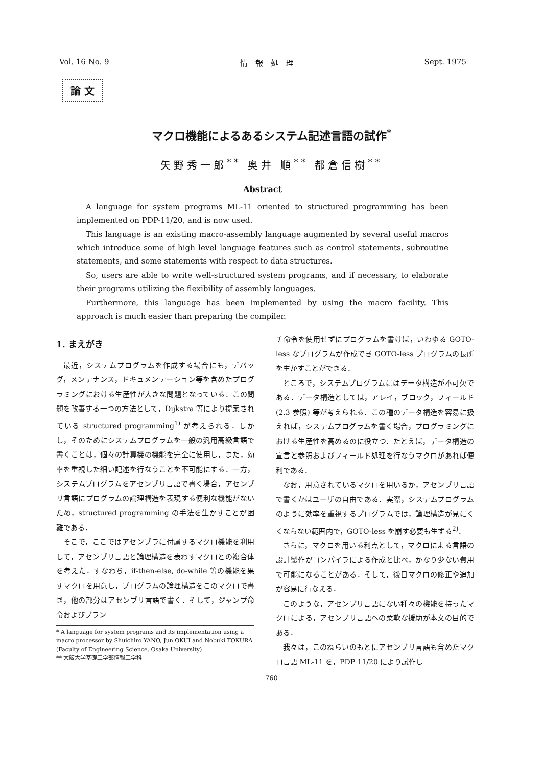Vol. 16 No. 9 情　報　処　理 Sept. 1975
論 文
マクロ機能によるあるシステム記述言語の試作<sup>*</sup>
矢野秀一郎<sup>**</sup> 奥井 順<sup>**</sup> 都倉信樹<sup>**</sup>
Abstract
A language for system programs ML-11 oriented to structured programming has been implemented on PDP-11/20, and is now used.
This language is an existing macro-assembly language augmented by several useful macros which introduce some of high level language features such as control statements, subroutine statements, and some statements with respect to data structures.
So, users are able to write well-structured system programs, and if necessary, to elaborate their programs utilizing the flexibility of assembly languages.
Furthermore, this language has been implemented by using the macro facility. This approach is much easier than preparing the compiler.
1. まえがき
最近，システムプログラムを作成する場合にも，デバッグ，メンテナンス，ドキュメンテーション等を含めたプログラミングにおける生産性が大きな問題となっている．この問題を改善する一つの方法として，Dijkstra 等により提案されている structured programming<sup>1)</sup> が考えられる．しかし，そのためにシステムプログラムを一般の汎用高級言語で書くことは，個々の計算機の機能を完全に使用し，また，効率を重視した細い記述を行なうことを不可能にする．一方，システムプログラムをアセンブリ言語で書く場合，アセンブリ言語にプログラムの論理構造を表現する便利な機能がないため，structured programming の手法を生かすことが困難である．
そこで，ここではアセンブラに付属するマクロ機能を利用して，アセンブリ言語と論理構造を表わすマクロとの複合体を考えた．すなわち，if-then-else, do-while 等の機能を果すマクロを用意し，プログラムの論理構造をこのマクロで書き，他の部分はアセンブリ言語で書く．そして，ジャンプ命令およびブラン
* A language for system programs and its implementation using a macro processor by Shuichiro YANO, Jun OKUI and Nobuki TOKURA (Faculty of Engineering Science, Osaka University)
** 大阪大学基礎工学部情報工学科
チ命令を使用せずにプログラムを書けば，いわゆる GOTO-less なプログラムが作成でき GOTO-less プログラムの長所を生かすことができる．
ところで，システムプログラムにはデータ構造が不可欠である．データ構造としては，アレイ，ブロック，フィールド (2.3 参照) 等が考えられる．この種のデータ構造を容易に扱えれば，システムプログラムを書く場合，プログラミングにおける生産性を高めるのに役立つ．たとえば，データ構造の宣言と参照およびフィールド処理を行なうマクロがあれば便利である．
なお，用意されているマクロを用いるか，アセンブリ言語で書くかはユーザの自由である．実際，システムプログラムのように効率を重視するプログラムでは，論理構造が見にくくならない範囲内で，GOTO-less を崩す必要も生ずる<sup>2)</sup>．
さらに，マクロを用いる利点として，マクロによる言語の設計製作がコンパイラによる作成と比べ，かなり少ない費用で可能になることがある．そして，後日マクロの修正や追加が容易に行なえる．
このような，アセンブリ言語にない種々の機能を持ったマクロによる，アセンブリ言語への柔軟な援助が本文の目的である．
我々は，このねらいのもとにアセンブリ言語も含めたマクロ言語 ML-11 を，PDP 11/20 により試作し
760